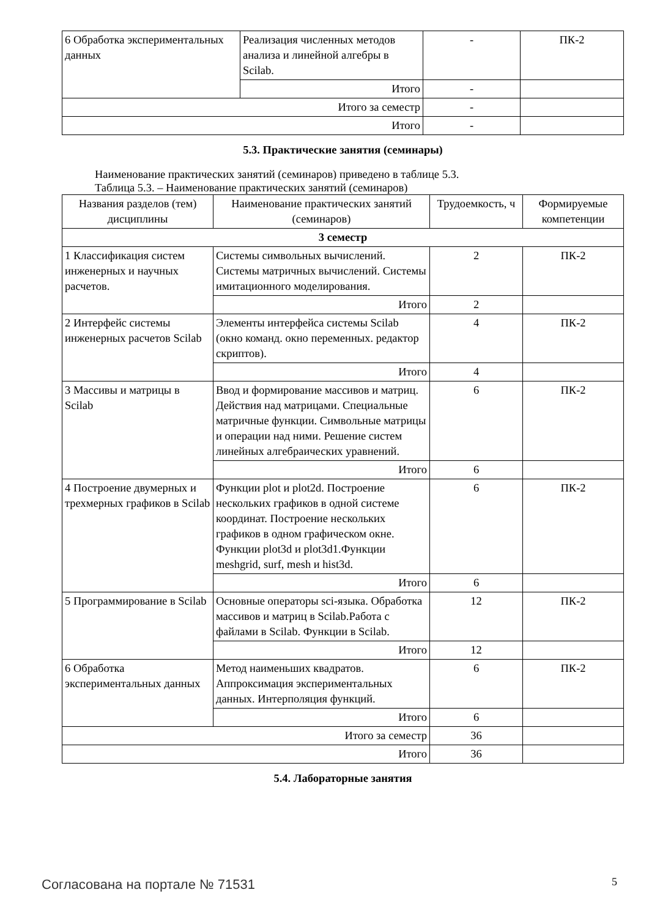| 6 Обработка экспериментальных данных | Реализация численных методов анализа и линейной алгебры в Scilab. | - | ПК-2 |
| | Итого | - | |
| Итого за семестр | | - | |
| Итого | | - | |
5.3. Практические занятия (семинары)
Наименование практических занятий (семинаров) приведено в таблице 5.3.
Таблица 5.3. – Наименование практических занятий (семинаров)
| Названия разделов (тем) дисциплины | Наименование практических занятий (семинаров) | Трудоемкость, ч | Формируемые компетенции |
| --- | --- | --- | --- |
| 3 семестр | | | |
| 1 Классификация систем инженерных и научных расчетов. | Системы символьных вычислений. Системы матричных вычислений. Системы имитационного моделирования. | 2 | ПК-2 |
| | Итого | 2 | |
| 2 Интерфейс системы инженерных расчетов Scilab | Элементы интерфейса системы Scilab (окно команд. окно переменных. редактор скриптов). | 4 | ПК-2 |
| | Итого | 4 | |
| 3 Массивы и матрицы в Scilab | Ввод и формирование массивов и матриц. Действия над матрицами. Специальные матричные функции. Символьные матрицы и операции над ними. Решение систем линейных алгебраических уравнений. | 6 | ПК-2 |
| | Итого | 6 | |
| 4 Построение двумерных и трехмерных графиков в Scilab | Функции plot и plot2d. Построение нескольких графиков в одной системе координат. Построение нескольких графиков в одном графическом окне. Функции plot3d и plot3d1.Функции meshgrid, surf, mesh и hist3d. | 6 | ПК-2 |
| | Итого | 6 | |
| 5 Программирование в Scilab | Основные операторы sci-языка. Обработка массивов и матриц в Scilab.Работа с файлами в Scilab. Функции в Scilab. | 12 | ПК-2 |
| | Итого | 12 | |
| 6 Обработка экспериментальных данных | Метод наименьших квадратов. Аппроксимация экспериментальных данных. Интерполяция функций. | 6 | ПК-2 |
| | Итого | 6 | |
| Итого за семестр | | 36 | |
| Итого | | 36 | |
5.4. Лабораторные занятия
Согласована на портале № 71531 5